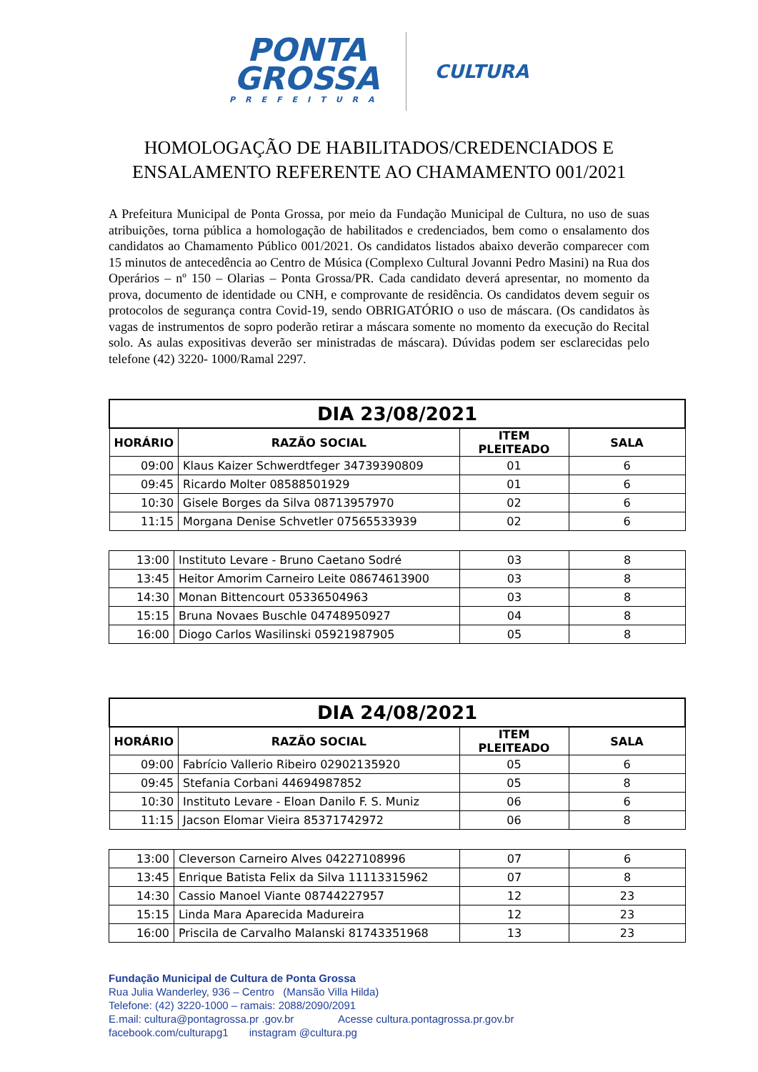PONTA
GROSSA
PREFEITURA
CULTURA
HOMOLOGAÇÃO DE HABILITADOS/CREDENCIADOS E
ENSALAMENTO REFERENTE AO CHAMAMENTO 001/2021
A Prefeitura Municipal de Ponta Grossa, por meio da Fundação Municipal de Cultura, no uso de suas atribuições, torna pública a homologação de habilitados e credenciados, bem como o ensalamento dos candidatos ao Chamamento Público 001/2021. Os candidatos listados abaixo deverão comparecer com 15 minutos de antecedência ao Centro de Música (Complexo Cultural Jovanni Pedro Masini) na Rua dos Operários – nº 150 – Olarias – Ponta Grossa/PR. Cada candidato deverá apresentar, no momento da prova, documento de identidade ou CNH, e comprovante de residência. Os candidatos devem seguir os protocolos de segurança contra Covid-19, sendo OBRIGATÓRIO o uso de máscara. (Os candidatos às vagas de instrumentos de sopro poderão retirar a máscara somente no momento da execução do Recital solo. As aulas expositivas deverão ser ministradas de máscara). Dúvidas podem ser esclarecidas pelo telefone (42) 3220- 1000/Ramal 2297.
| DIA 23/08/2021 | | | |
| --- | --- | --- | --- |
| HORÁRIO | RAZÃO SOCIAL | ITEM PLEITEADO | SALA |
| 09:00 | Klaus Kaizer Schwerdtfeger 34739390809 | 01 | 6 |
| 09:45 | Ricardo Molter 08588501929 | 01 | 6 |
| 10:30 | Gisele Borges da Silva 08713957970 | 02 | 6 |
| 11:15 | Morgana Denise Schvetler 07565533939 | 02 | 6 |
| 13:00 | Instituto Levare - Bruno Caetano Sodré | 03 | 8 |
| 13:45 | Heitor Amorim Carneiro Leite 08674613900 | 03 | 8 |
| 14:30 | Monan Bittencourt 05336504963 | 03 | 8 |
| 15:15 | Bruna Novaes Buschle 04748950927 | 04 | 8 |
| 16:00 | Diogo Carlos Wasilinski 05921987905 | 05 | 8 |
| DIA 24/08/2021 | | | |
| --- | --- | --- | --- |
| HORÁRIO | RAZÃO SOCIAL | ITEM PLEITEADO | SALA |
| 09:00 | Fabrício Vallerio Ribeiro 02902135920 | 05 | 6 |
| 09:45 | Stefania Corbani 44694987852 | 05 | 8 |
| 10:30 | Instituto Levare - Eloan Danilo F. S. Muniz | 06 | 6 |
| 11:15 | Jacson Elomar Vieira 85371742972 | 06 | 8 |
| 13:00 | Cleverson Carneiro Alves 04227108996 | 07 | 6 |
| 13:45 | Enrique Batista Felix da Silva 11113315962 | 07 | 8 |
| 14:30 | Cassio Manoel Viante 08744227957 | 12 | 23 |
| 15:15 | Linda Mara Aparecida Madureira | 12 | 23 |
| 16:00 | Priscila de Carvalho Malanski 81743351968 | 13 | 23 |
Fundação Municipal de Cultura de Ponta Grossa
Rua Julia Wanderley, 936 – Centro (Mansão Villa Hilda)
Telefone: (42) 3220-1000 – ramais: 2088/2090/2091
E.mail: cultura@pontagrossa.pr .gov.br Acesse cultura.pontagrossa.pr.gov.br
facebook.com/culturapg1 instagram @cultura.pg